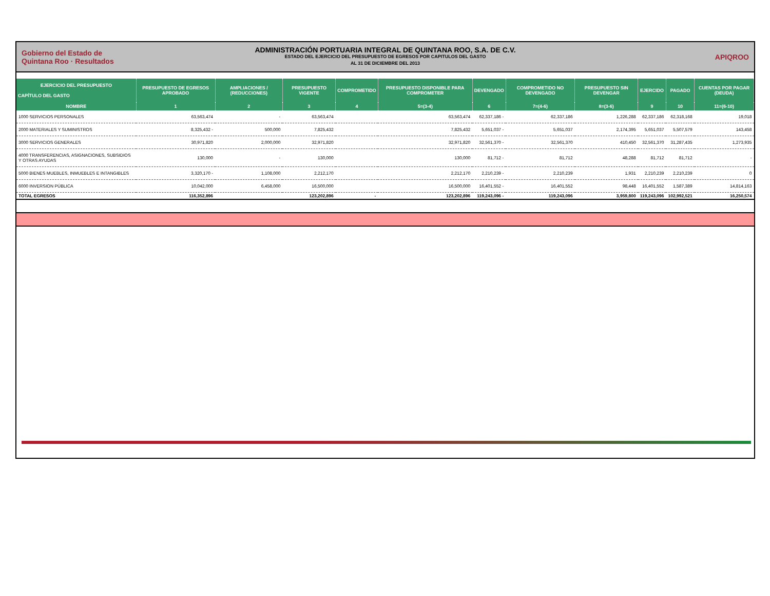Gobierno del Estado de Quintana Roo · Resultados
ADMINISTRACIÓN PORTUARIA INTEGRAL DE QUINTANA ROO, S.A. DE C.V.
ESTADO DEL EJERCICIO DEL PRESUPUESTO DE EGRESOS POR CAPITULOS DEL GASTO
AL 31 DE DICIEMBRE DEL 2013
APIQROO
| EJERCICIO DEL PRESUPUESTO CAPÍTULO DEL GASTO | PRESUPUESTO DE EGRESOS APROBADO | AMPLIACIONES / (REDUCCIONES) | PRESUPUESTO VIGENTE | COMPROMETIDO | PRESUPUESTO DISPONIBLE PARA COMPROMETER | DEVENGADO | COMPROMETIDO NO DEVENGADO | PRESUPUESTO SIN DEVENGAR | EJERCIDO | PAGADO | CUENTAS POR PAGAR (DEUDA) |
| --- | --- | --- | --- | --- | --- | --- | --- | --- | --- | --- | --- |
| NOMBRE | 1 | 2 | 3 | 4 | 5=(3-4) | 6 | 7=(4-6) | 8=(3-6) | 9 | 10 | 11=(6-10) |
| 1000 SERVICIOS PERSONALES | 63,563,474 | - | 63,563,474 | | 63,563,474 | 62,337,186 - | 62,337,186 | 1,226,288 | 62,337,186 | 62,318,168 | 19,018 |
| 2000 MATERIALES Y SUMINISTROS | 8,325,432 - | 500,000 | 7,825,432 | | 7,825,432 | 5,651,037 - | 5,651,037 | 2,174,395 | 5,651,037 | 5,507,579 | 143,458 |
| 3000 SERVICIOS GENERALES | 30,971,820 | 2,000,000 | 32,971,820 | | 32,971,820 | 32,561,370 - | 32,561,370 | 410,450 | 32,561,370 | 31,287,435 | 1,273,935 |
| 4000 TRANSFERENCIAS, ASIGNACIONES, SUBSIDIOS Y OTRAS AYUDAS | 130,000 | - | 130,000 | | 130,000 | 81,712 - | 81,712 | 48,288 | 81,712 | 81,712 | - |
| 5000 BIENES MUEBLES, INMUEBLES E INTANGIBLES | 3,320,170 - | 1,108,000 | 2,212,170 | | 2,212,170 | 2,210,239 - | 2,210,239 | 1,931 | 2,210,239 | 2,210,239 | 0 |
| 6000 INVERSION PÚBLICA | 10,042,000 | 6,458,000 | 16,500,000 | | 16,500,000 | 16,401,552 - | 16,401,552 | 98,448 | 16,401,552 | 1,587,389 | 14,814,163 |
| TOTAL EGRESOS | 116,352,896 | | 123,202,896 | - | 123,202,896 | 119,243,096 - | 119,243,096 | 3,959,800 | 119,243,096 | 102,992,521 | 16,250,574 |